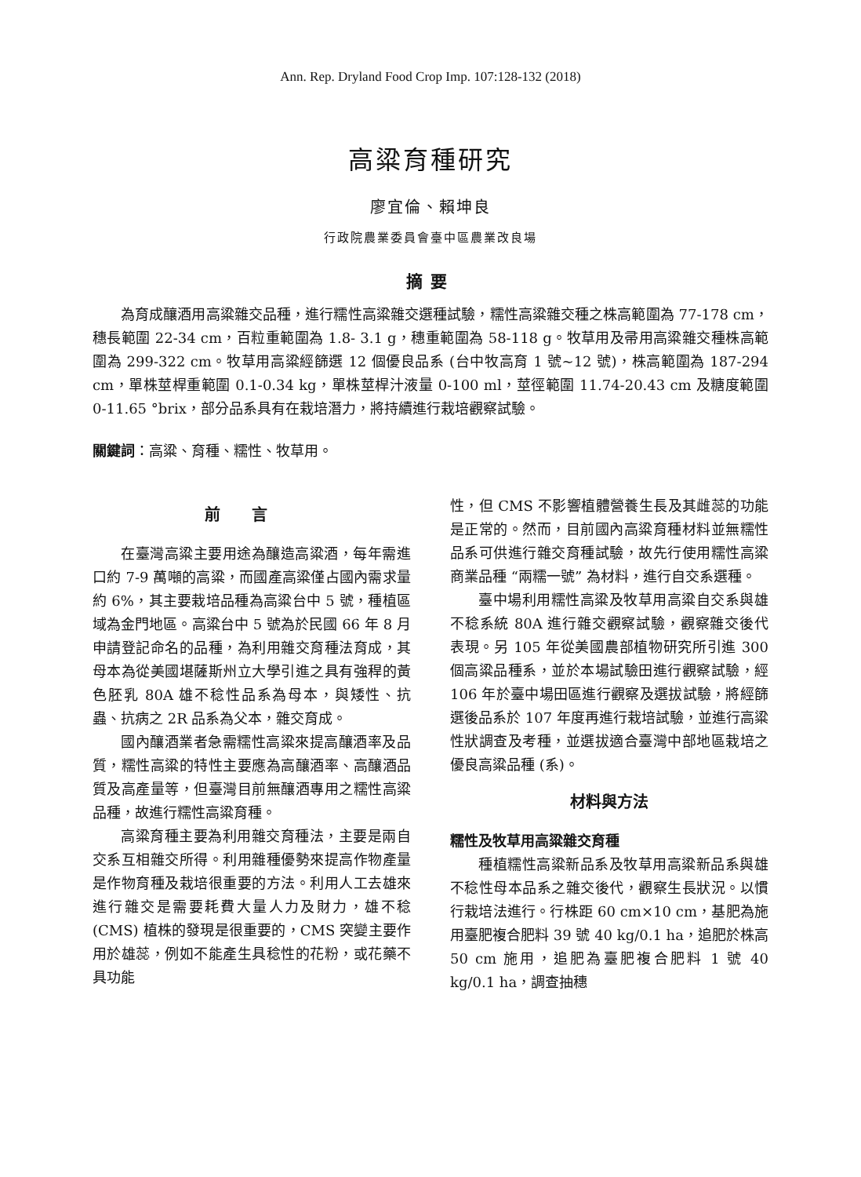Ann. Rep. Dryland Food Crop Imp. 107:128-132 (2018)
高粱育種研究
廖宜倫、賴坤良
行政院農業委員會臺中區農業改良場
摘要
為育成釀酒用高粱雜交品種，進行糯性高粱雜交選種試驗，糯性高粱雜交種之株高範圍為 77-178 cm，穗長範圍 22-34 cm，百粒重範圍為 1.8- 3.1 g，穗重範圍為 58-118 g。牧草用及帚用高粱雜交種株高範圍為 299-322 cm。牧草用高粱經篩選 12 個優良品系 (台中牧高育 1 號~12 號)，株高範圍為 187-294 cm，單株莖桿重範圍 0.1-0.34 kg，單株莖桿汁液量 0-100 ml，莖徑範圍 11.74-20.43 cm 及糖度範圍 0-11.65 °brix，部分品系具有在栽培潛力，將持續進行栽培觀察試驗。
關鍵詞：高粱、育種、糯性、牧草用。
前言
在臺灣高粱主要用途為釀造高粱酒，每年需進口約 7-9 萬噸的高粱，而國產高粱僅占國內需求量約 6%，其主要栽培品種為高粱台中 5 號，種植區域為金門地區。高粱台中 5 號為於民國 66 年 8 月申請登記命名的品種，為利用雜交育種法育成，其母本為從美國堪薩斯州立大學引進之具有強稈的黃色胚乳 80A 雄不稔性品系為母本，與矮性、抗蟲、抗病之 2R 品系為父本，雜交育成。
國內釀酒業者急需糯性高粱來提高釀酒率及品質，糯性高粱的特性主要應為高釀酒率、高釀酒品質及高產量等，但臺灣目前無釀酒專用之糯性高粱品種，故進行糯性高粱育種。
高粱育種主要為利用雜交育種法，主要是兩自交系互相雜交所得。利用雜種優勢來提高作物產量是作物育種及栽培很重要的方法。利用人工去雄來進行雜交是需要耗費大量人力及財力，雄不稔 (CMS) 植株的發現是很重要的，CMS 突變主要作用於雄蕊，例如不能產生具稔性的花粉，或花藥不具功能
性，但 CMS 不影響植體營養生長及其雌蕊的功能是正常的。然而，目前國內高粱育種材料並無糯性品系可供進行雜交育種試驗，故先行使用糯性高粱商業品種 “兩糯一號” 為材料，進行自交系選種。
臺中場利用糯性高粱及牧草用高粱自交系與雄不稔系統 80A 進行雜交觀察試驗，觀察雜交後代表現。另 105 年從美國農部植物研究所引進 300 個高粱品種系，並於本場試驗田進行觀察試驗，經 106 年於臺中場田區進行觀察及選拔試驗，將經篩選後品系於 107 年度再進行栽培試驗，並進行高粱性狀調查及考種，並選拔適合臺灣中部地區栽培之優良高粱品種 (系)。
材料與方法
糯性及牧草用高粱雜交育種
種植糯性高粱新品系及牧草用高粱新品系與雄不稔性母本品系之雜交後代，觀察生長狀況。以慣行栽培法進行。行株距 60 cm×10 cm，基肥為施用臺肥複合肥料 39 號 40 kg/0.1 ha，追肥於株高 50 cm 施用，追肥為臺肥複合肥料 1 號 40 kg/0.1 ha，調查抽穗